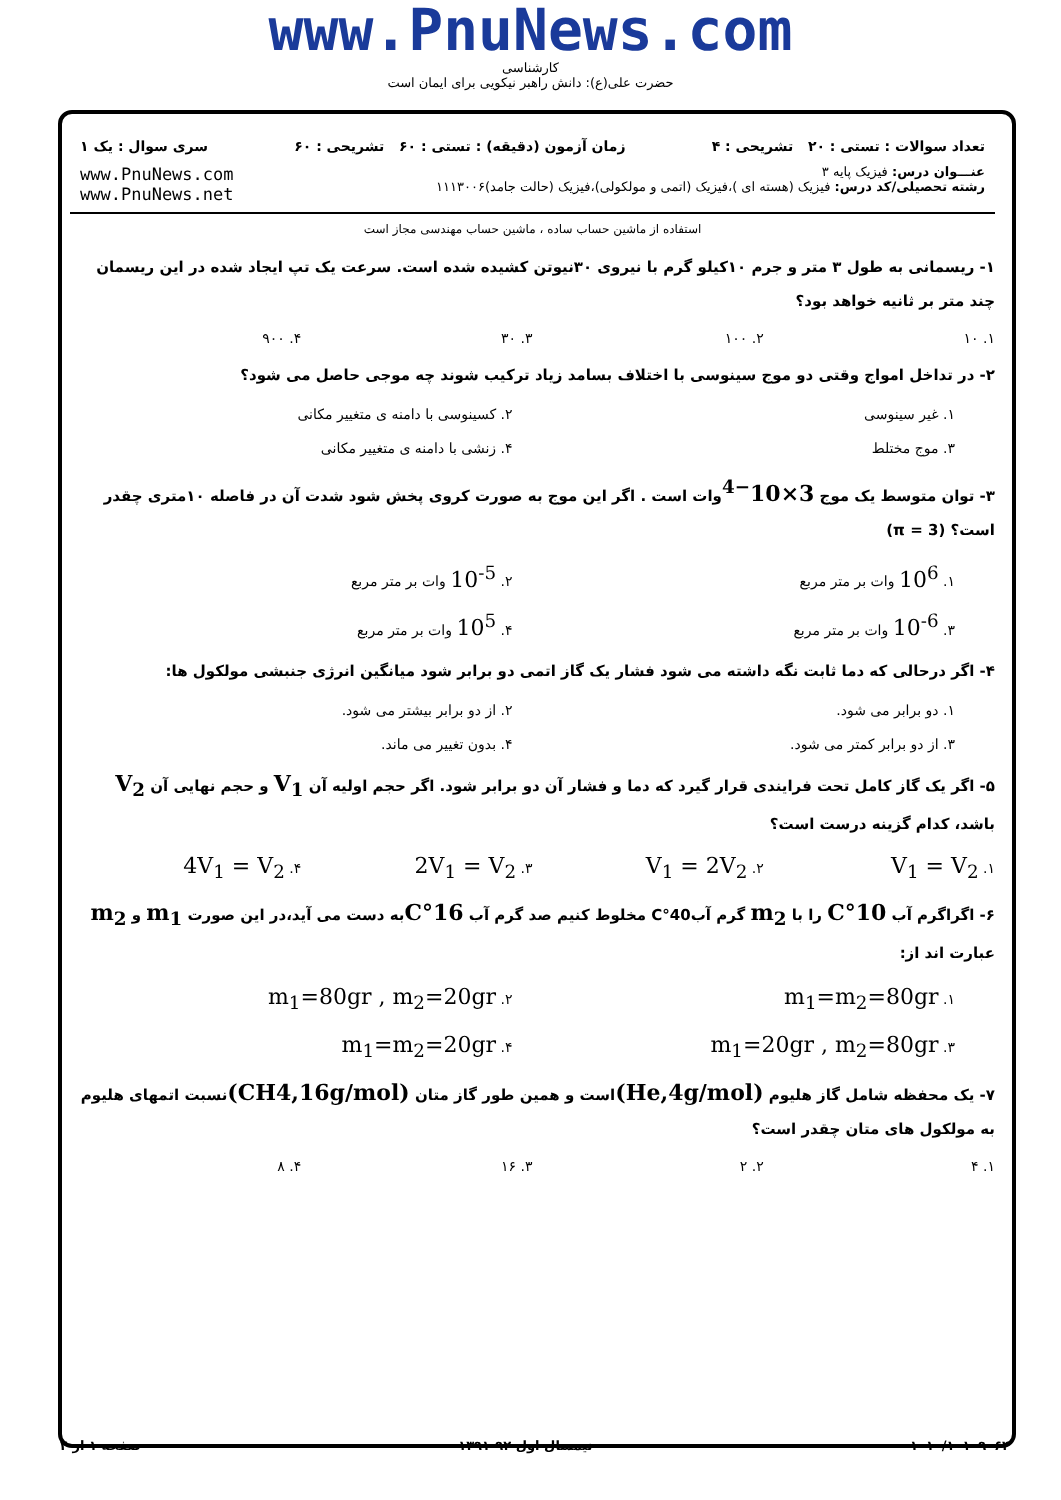www.PnuNews.com
کارشناسی
حضرت علی(ع): دانش راهبر نیکویی برای ایمان است
تعداد سوالات : تستی : ۲۰ تشریحی : ۴ زمان آزمون (دقیقه) : تستی : ۶۰ تشریحی : ۶۰ سری سوال : یک ۱
عنـــوان درس: فیزیک پایه ۳
رشته تحصیلی/کد درس: فیزیک (هسته ای )،فیزیک (اتمی و مولکولی)،فیزیک (حالت جامد)۱۱۱۳۰۰۶
www.PnuNews.com
www.PnuNews.net
استفاده از ماشین حساب ساده ، ماشین حساب مهندسی مجاز است
۱- ریسمانی به طول ۳ متر و جرم ۱۰کیلو گرم با نیروی ۳۰نیوتن کشیده شده است. سرعت یک تپ ایجاد شده در این ریسمان چند متر بر ثانیه خواهد بود؟
۱. ۱۰ ۲. ۱۰۰ ۳. ۳۰ ۴. ۹۰۰
۲- در تداخل امواج وقتی دو موج سینوسی با اختلاف بسامد زیاد ترکیب شوند چه موجی حاصل می شود؟
۱. غیر سینوسی ۲. کسینوسی با دامنه ی متغییر مکانی ۳. موج مختلط ۴. زنشی با دامنه ی متغییر مکانی
۳- توان متوسط یک موج 3×10<sup>−4</sup>وات است . اگر این موج به صورت کروی پخش شود شدت آن در فاصله ۱۰متری چقدر است؟ (π = 3)
۱. 10<sup>6</sup> وات بر متر مربع ۲. 10<sup>-5</sup> وات بر متر مربع ۳. 10<sup>-6</sup> وات بر متر مربع ۴. 10<sup>5</sup> وات بر متر مربع
۴- اگر درحالی که دما ثابت نگه داشته می شود فشار یک گاز اتمی دو برابر شود میانگین انرژی جنبشی مولکول ها:
۱. دو برابر می شود. ۲. از دو برابر بیشتر می شود. ۳. از دو برابر کمتر می شود. ۴. بدون تغییر می ماند.
۵- اگر یک گاز کامل تحت فرایندی قرار گیرد که دما و فشار آن دو برابر شود. اگر حجم اولیه آن V<sub>1</sub> و حجم نهایی آن V<sub>2</sub> باشد، کدام گزینه درست است؟
۱. V<sub>1</sub> = V<sub>2</sub> ۲. V<sub>1</sub> = 2V<sub>2</sub> ۳. 2V<sub>1</sub> = V<sub>2</sub> ۴. 4V<sub>1</sub> = V<sub>2</sub>
۶- اگراگرم آب 10°C را با m<sub>2</sub> گرم آب40°C مخلوط کنیم صد گرم آب 16°Cبه دست می آید،در این صورت m<sub>1</sub> و m<sub>2</sub> عبارت اند از:
۱. m<sub>1</sub>=m<sub>2</sub>=80gr ۲. m<sub>1</sub>=80gr , m<sub>2</sub>=20gr ۳. m<sub>1</sub>=20gr , m<sub>2</sub>=80gr ۴. m<sub>1</sub>=m<sub>2</sub>=20gr
۷- یک محفظه شامل گاز هلیوم (He,4g/mol) است و همین طور گاز متان (CH4,16g/mol) نسبت اتمهای هلیوم به مولکول های متان چقدر است؟
۱. ۴ ۲. ۲ ۳. ۱۶ ۴. ۸
۱۰۱۰/۱۰۱۰۹۰۶۴ نیمسال اول ۹۲-۱۳۹۱ صفحه ۱ از ۴